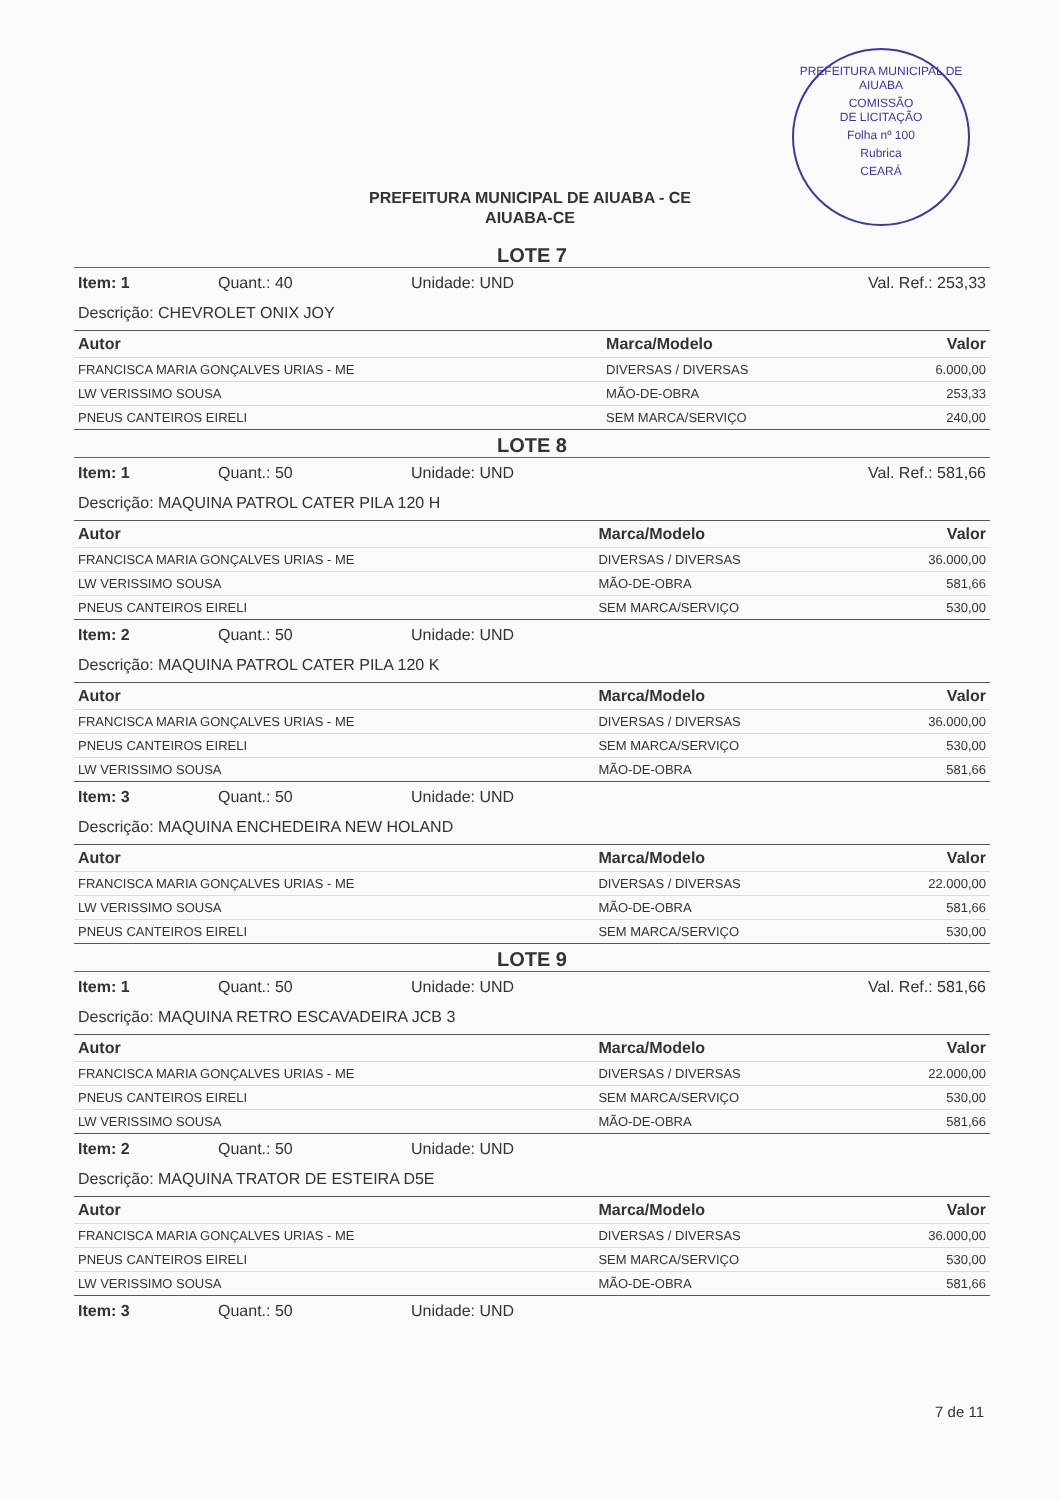PREFEITURA MUNICIPAL DE AIUABA
COMISSÃO
DE LICITAÇÃO
Folha nº 100
Rubrica
CEARÁ
PREFEITURA MUNICIPAL DE AIUABA - CE
AIUABA-CE
LOTE 7
Item: 1 Quant.: 40 Unidade: UND Val. Ref.: 253,33
Descrição: CHEVROLET ONIX JOY
| Autor | Marca/Modelo | Valor |
| --- | --- | --- |
| FRANCISCA MARIA GONÇALVES URIAS - ME | DIVERSAS / DIVERSAS | 6.000,00 |
| LW VERISSIMO SOUSA | MÃO-DE-OBRA | 253,33 |
| PNEUS CANTEIROS EIRELI | SEM MARCA/SERVIÇO | 240,00 |
LOTE 8
Item: 1 Quant.: 50 Unidade: UND Val. Ref.: 581,66
Descrição: MAQUINA PATROL CATER PILA 120 H
| Autor | Marca/Modelo | Valor |
| --- | --- | --- |
| FRANCISCA MARIA GONÇALVES URIAS - ME | DIVERSAS / DIVERSAS | 36.000,00 |
| LW VERISSIMO SOUSA | MÃO-DE-OBRA | 581,66 |
| PNEUS CANTEIROS EIRELI | SEM MARCA/SERVIÇO | 530,00 |
Item: 2 Quant.: 50 Unidade: UND
Descrição: MAQUINA PATROL CATER PILA 120 K
| Autor | Marca/Modelo | Valor |
| --- | --- | --- |
| FRANCISCA MARIA GONÇALVES URIAS - ME | DIVERSAS / DIVERSAS | 36.000,00 |
| PNEUS CANTEIROS EIRELI | SEM MARCA/SERVIÇO | 530,00 |
| LW VERISSIMO SOUSA | MÃO-DE-OBRA | 581,66 |
Item: 3 Quant.: 50 Unidade: UND
Descrição: MAQUINA ENCHEDEIRA NEW HOLAND
| Autor | Marca/Modelo | Valor |
| --- | --- | --- |
| FRANCISCA MARIA GONÇALVES URIAS - ME | DIVERSAS / DIVERSAS | 22.000,00 |
| LW VERISSIMO SOUSA | MÃO-DE-OBRA | 581,66 |
| PNEUS CANTEIROS EIRELI | SEM MARCA/SERVIÇO | 530,00 |
LOTE 9
Item: 1 Quant.: 50 Unidade: UND Val. Ref.: 581,66
Descrição: MAQUINA RETRO ESCAVADEIRA JCB 3
| Autor | Marca/Modelo | Valor |
| --- | --- | --- |
| FRANCISCA MARIA GONÇALVES URIAS - ME | DIVERSAS / DIVERSAS | 22.000,00 |
| PNEUS CANTEIROS EIRELI | SEM MARCA/SERVIÇO | 530,00 |
| LW VERISSIMO SOUSA | MÃO-DE-OBRA | 581,66 |
Item: 2 Quant.: 50 Unidade: UND
Descrição: MAQUINA TRATOR DE ESTEIRA D5E
| Autor | Marca/Modelo | Valor |
| --- | --- | --- |
| FRANCISCA MARIA GONÇALVES URIAS - ME | DIVERSAS / DIVERSAS | 36.000,00 |
| PNEUS CANTEIROS EIRELI | SEM MARCA/SERVIÇO | 530,00 |
| LW VERISSIMO SOUSA | MÃO-DE-OBRA | 581,66 |
Item: 3 Quant.: 50 Unidade: UND
7 de 11